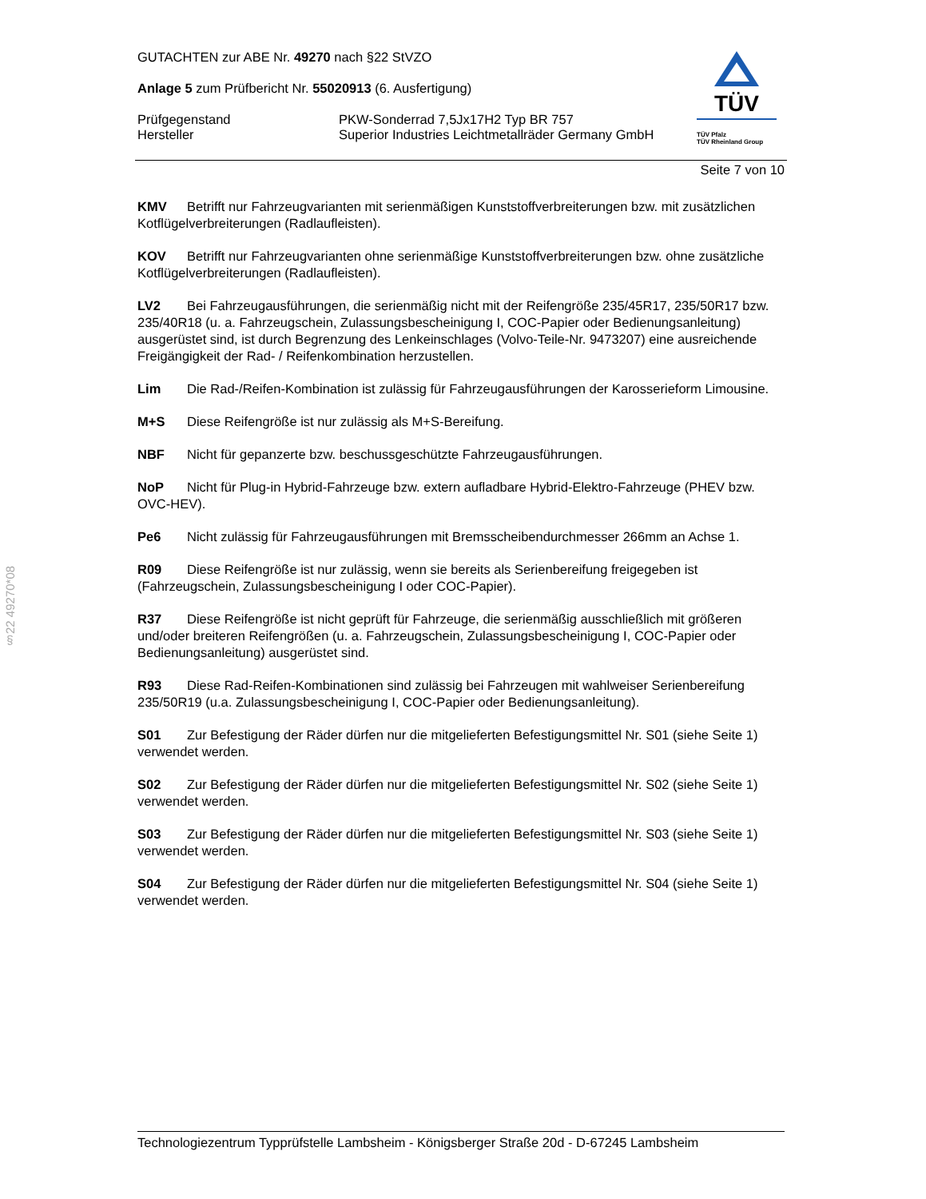§22 49270*08
TÜV
TÜV Pfalz
TÜV Rheinland Group
GUTACHTEN zur ABE Nr. 49270 nach §22 StVZO
Anlage 5 zum Prüfbericht Nr. 55020913 (6. Ausfertigung)
Prüfgegenstand PKW-Sonderrad 7,5Jx17H2 Typ BR 757
Hersteller Superior Industries Leichtmetallräder Germany GmbH
Seite 7 von 10
KMV Betrifft nur Fahrzeugvarianten mit serienmäßigen Kunststoffverbreiterungen bzw. mit zusätzlichen Kotflügelverbreiterungen (Radlaufleisten).
KOV Betrifft nur Fahrzeugvarianten ohne serienmäßige Kunststoffverbreiterungen bzw. ohne zusätzliche Kotflügelverbreiterungen (Radlaufleisten).
LV2 Bei Fahrzeugausführungen, die serienmäßig nicht mit der Reifengröße 235/45R17, 235/50R17 bzw. 235/40R18 (u. a. Fahrzeugschein, Zulassungsbescheinigung I, COC-Papier oder Bedienungsanleitung) ausgerüstet sind, ist durch Begrenzung des Lenkeinschlages (Volvo-Teile-Nr. 9473207) eine ausreichende Freigängigkeit der Rad- / Reifenkombination herzustellen.
Lim Die Rad-/Reifen-Kombination ist zulässig für Fahrzeugausführungen der Karosserieform Limousine.
M+S Diese Reifengröße ist nur zulässig als M+S-Bereifung.
NBF Nicht für gepanzerte bzw. beschussgeschützte Fahrzeugausführungen.
NoP Nicht für Plug-in Hybrid-Fahrzeuge bzw. extern aufladbare Hybrid-Elektro-Fahrzeuge (PHEV bzw. OVC-HEV).
Pe6 Nicht zulässig für Fahrzeugausführungen mit Bremsscheibendurchmesser 266mm an Achse 1.
R09 Diese Reifengröße ist nur zulässig, wenn sie bereits als Serienbereifung freigegeben ist (Fahrzeugschein, Zulassungsbescheinigung I oder COC-Papier).
R37 Diese Reifengröße ist nicht geprüft für Fahrzeuge, die serienmäßig ausschließlich mit größeren und/oder breiteren Reifengrößen (u. a. Fahrzeugschein, Zulassungsbescheinigung I, COC-Papier oder Bedienungsanleitung) ausgerüstet sind.
R93 Diese Rad-Reifen-Kombinationen sind zulässig bei Fahrzeugen mit wahlweiser Serienbereifung 235/50R19 (u.a. Zulassungsbescheinigung I, COC-Papier oder Bedienungsanleitung).
S01 Zur Befestigung der Räder dürfen nur die mitgelieferten Befestigungsmittel Nr. S01 (siehe Seite 1) verwendet werden.
S02 Zur Befestigung der Räder dürfen nur die mitgelieferten Befestigungsmittel Nr. S02 (siehe Seite 1) verwendet werden.
S03 Zur Befestigung der Räder dürfen nur die mitgelieferten Befestigungsmittel Nr. S03 (siehe Seite 1) verwendet werden.
S04 Zur Befestigung der Räder dürfen nur die mitgelieferten Befestigungsmittel Nr. S04 (siehe Seite 1) verwendet werden.
Technologiezentrum Typprüfstelle Lambsheim - Königsberger Straße 20d - D-67245 Lambsheim